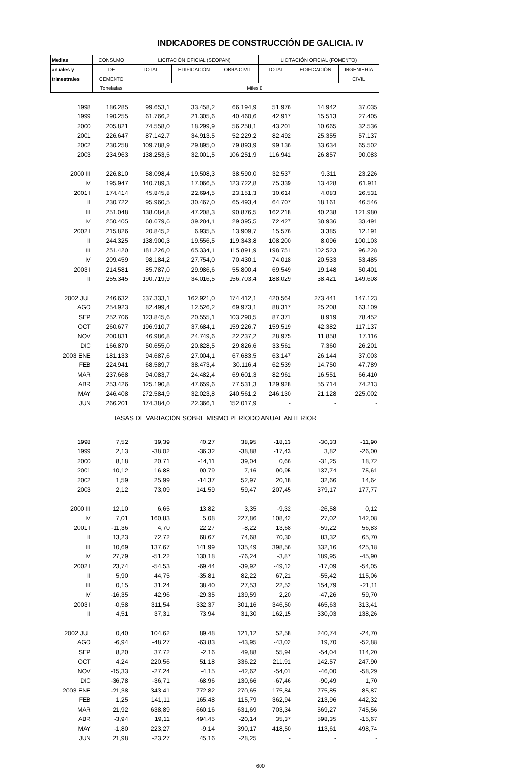INDICADORES DE CONSTRUCCIÓN DE GALICIA. IV
| Medias | CONSUMO | LICITACIÓN OFICIAL (SEOPAN) | | | LICITACIÓN OFICIAL (FOMENTO) | | |
| --- | --- | --- | --- | --- | --- | --- | --- |
| anuales y | DE | TOTAL | EDIFICACIÓN | OBRA CIVIL | TOTAL | EDIFICACIÓN | INGENIERÍA |
| trimestrales | CEMENTO | | | | | | CIVIL |
| | Toneladas | Miles € | | | | | |
| 1998 | 186.285 | 99.653,1 | 33.458,2 | 66.194,9 | 51.976 | 14.942 | 37.035 |
| 1999 | 190.255 | 61.766,2 | 21.305,6 | 40.460,6 | 42.917 | 15.513 | 27.405 |
| 2000 | 205.821 | 74.558,0 | 18.299,9 | 56.258,1 | 43.201 | 10.665 | 32.536 |
| 2001 | 226.647 | 87.142,7 | 34.913,5 | 52.229,2 | 82.492 | 25.355 | 57.137 |
| 2002 | 230.258 | 109.788,9 | 29.895,0 | 79.893,9 | 99.136 | 33.634 | 65.502 |
| 2003 | 234.963 | 138.253,5 | 32.001,5 | 106.251,9 | 116.941 | 26.857 | 90.083 |
| 2000 III | 226.810 | 58.098,4 | 19.508,3 | 38.590,0 | 32.537 | 9.311 | 23.226 |
| IV | 195.947 | 140.789,3 | 17.066,5 | 123.722,8 | 75.339 | 13.428 | 61.911 |
| 2001 I | 174.414 | 45.845,8 | 22.694,5 | 23.151,3 | 30.614 | 4.083 | 26.531 |
| II | 230.722 | 95.960,5 | 30.467,0 | 65.493,4 | 64.707 | 18.161 | 46.546 |
| III | 251.048 | 138.084,8 | 47.208,3 | 90.876,5 | 162.218 | 40.238 | 121.980 |
| IV | 250.405 | 68.679,6 | 39.284,1 | 29.395,5 | 72.427 | 38.936 | 33.491 |
| 2002 I | 215.826 | 20.845,2 | 6.935,5 | 13.909,7 | 15.576 | 3.385 | 12.191 |
| II | 244.325 | 138.900,3 | 19.556,5 | 119.343,8 | 108.200 | 8.096 | 100.103 |
| III | 251.420 | 181.226,0 | 65.334,1 | 115.891,9 | 198.751 | 102.523 | 96.228 |
| IV | 209.459 | 98.184,2 | 27.754,0 | 70.430,1 | 74.018 | 20.533 | 53.485 |
| 2003 I | 214.581 | 85.787,0 | 29.986,6 | 55.800,4 | 69.549 | 19.148 | 50.401 |
| II | 255.345 | 190.719,9 | 34.016,5 | 156.703,4 | 188.029 | 38.421 | 149.608 |
| 2002 JUL | 246.632 | 337.333,1 | 162.921,0 | 174.412,1 | 420.564 | 273.441 | 147.123 |
| AGO | 254.923 | 82.499,4 | 12.526,2 | 69.973,1 | 88.317 | 25.208 | 63.109 |
| SEP | 252.706 | 123.845,6 | 20.555,1 | 103.290,5 | 87.371 | 8.919 | 78.452 |
| OCT | 260.677 | 196.910,7 | 37.684,1 | 159.226,7 | 159.519 | 42.382 | 117.137 |
| NOV | 200.831 | 46.986,8 | 24.749,6 | 22.237,2 | 28.975 | 11.858 | 17.116 |
| DIC | 166.870 | 50.655,0 | 20.828,5 | 29.826,6 | 33.561 | 7.360 | 26.201 |
| 2003 ENE | 181.133 | 94.687,6 | 27.004,1 | 67.683,5 | 63.147 | 26.144 | 37.003 |
| FEB | 224.941 | 68.589,7 | 38.473,4 | 30.116,4 | 62.539 | 14.750 | 47.789 |
| MAR | 237.668 | 94.083,7 | 24.482,4 | 69.601,3 | 82.961 | 16.551 | 66.410 |
| ABR | 253.426 | 125.190,8 | 47.659,6 | 77.531,3 | 129.928 | 55.714 | 74.213 |
| MAY | 246.408 | 272.584,9 | 32.023,8 | 240.561,2 | 246.130 | 21.128 | 225.002 |
| JUN | 266.201 | 174.384,0 | 22.366,1 | 152.017,9 | - | - | - |
| TASAS DE VARIACIÓN SOBRE MISMO PERÍODO ANUAL ANTERIOR | | | | | | | |
| 1998 | 7,52 | 39,39 | 40,27 | 38,95 | -18,13 | -30,33 | -11,90 |
| 1999 | 2,13 | -38,02 | -36,32 | -38,88 | -17,43 | 3,82 | -26,00 |
| 2000 | 8,18 | 20,71 | -14,11 | 39,04 | 0,66 | -31,25 | 18,72 |
| 2001 | 10,12 | 16,88 | 90,79 | -7,16 | 90,95 | 137,74 | 75,61 |
| 2002 | 1,59 | 25,99 | -14,37 | 52,97 | 20,18 | 32,66 | 14,64 |
| 2003 | 2,12 | 73,09 | 141,59 | 59,47 | 207,45 | 379,17 | 177,77 |
| 2000 III | 12,10 | 6,65 | 13,82 | 3,35 | -9,32 | -26,58 | 0,12 |
| IV | 7,01 | 160,83 | 5,08 | 227,86 | 108,42 | 27,02 | 142,08 |
| 2001 I | -11,36 | 4,70 | 22,27 | -8,22 | 13,68 | -59,22 | 56,83 |
| II | 13,23 | 72,72 | 68,67 | 74,68 | 70,30 | 83,32 | 65,70 |
| III | 10,69 | 137,67 | 141,99 | 135,49 | 398,56 | 332,16 | 425,18 |
| IV | 27,79 | -51,22 | 130,18 | -76,24 | -3,87 | 189,95 | -45,90 |
| 2002 I | 23,74 | -54,53 | -69,44 | -39,92 | -49,12 | -17,09 | -54,05 |
| II | 5,90 | 44,75 | -35,81 | 82,22 | 67,21 | -55,42 | 115,06 |
| III | 0,15 | 31,24 | 38,40 | 27,53 | 22,52 | 154,79 | -21,11 |
| IV | -16,35 | 42,96 | -29,35 | 139,59 | 2,20 | -47,26 | 59,70 |
| 2003 I | -0,58 | 311,54 | 332,37 | 301,16 | 346,50 | 465,63 | 313,41 |
| II | 4,51 | 37,31 | 73,94 | 31,30 | 162,15 | 330,03 | 138,26 |
| 2002 JUL | 0,40 | 104,62 | 89,48 | 121,12 | 52,58 | 240,74 | -24,70 |
| AGO | -6,94 | -48,27 | -63,83 | -43,95 | -43,02 | 19,70 | -52,88 |
| SEP | 8,20 | 37,72 | -2,16 | 49,88 | 55,94 | -54,04 | 114,20 |
| OCT | 4,24 | 220,56 | 51,18 | 336,22 | 211,91 | 142,57 | 247,90 |
| NOV | -15,33 | -27,24 | -4,15 | -42,62 | -54,01 | -46,00 | -58,29 |
| DIC | -36,78 | -36,71 | -68,96 | 130,66 | -67,46 | -90,49 | 1,70 |
| 2003 ENE | -21,38 | 343,41 | 772,82 | 270,65 | 175,84 | 775,85 | 85,87 |
| FEB | 1,25 | 141,11 | 165,48 | 115,79 | 362,94 | 213,96 | 442,32 |
| MAR | 21,92 | 638,89 | 660,16 | 631,69 | 703,34 | 569,27 | 745,56 |
| ABR | -3,94 | 19,11 | 494,45 | -20,14 | 35,37 | 598,35 | -15,67 |
| MAY | -1,80 | 223,27 | -9,14 | 390,17 | 418,50 | 113,61 | 498,74 |
| JUN | 21,98 | -23,27 | 45,16 | -28,25 | - | - | - |
600